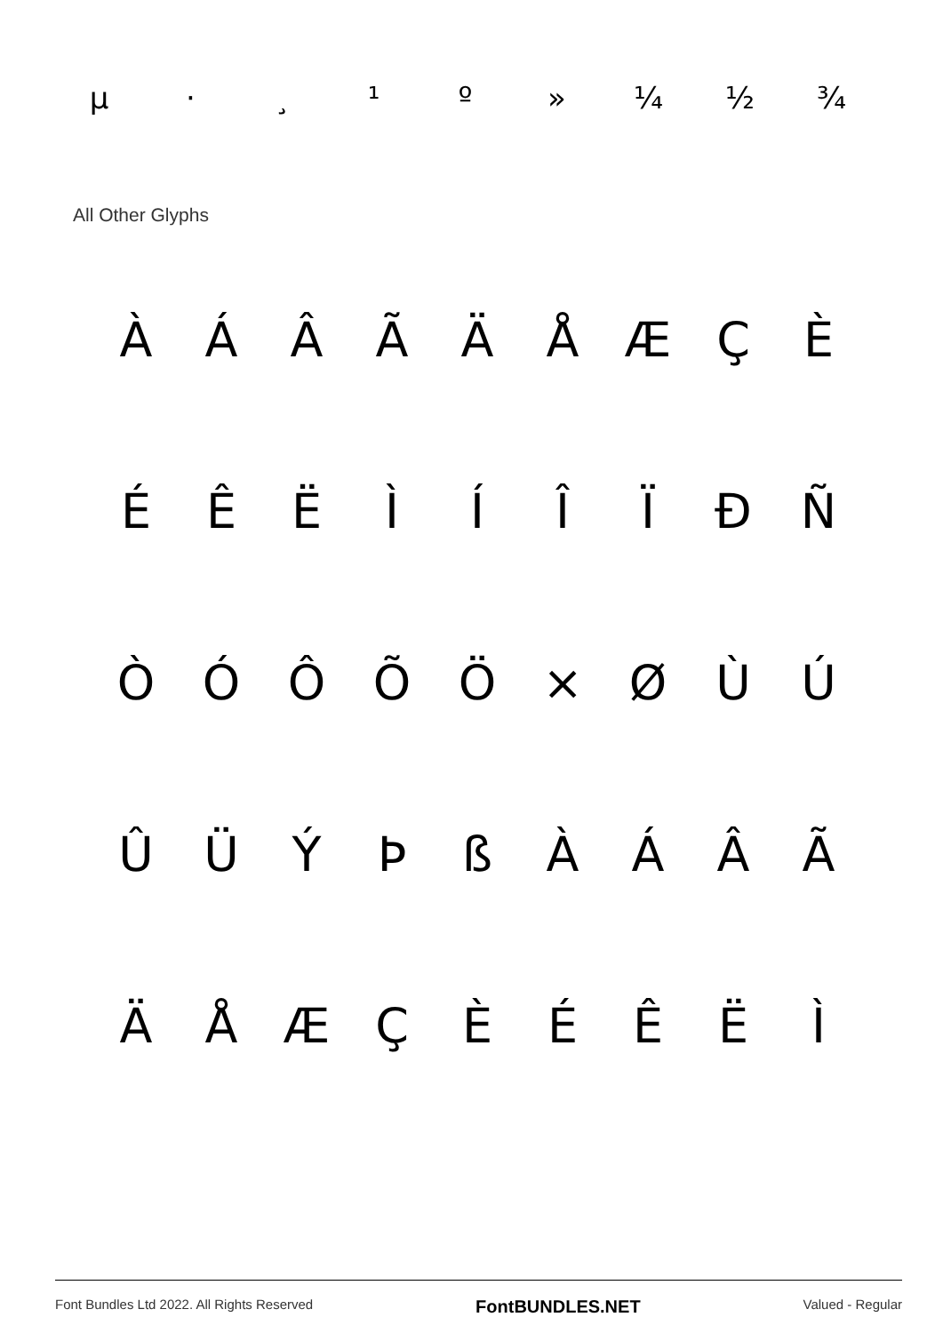µ · ¸ ¹ º » ¼ ½ ¾
All Other Glyphs
ÀÁÂÃÄÅÆÇÈ
ÉÊËÌÍÎÏÐÑ
ÒÓÔÕÖ × ØÙÚ
ÛÜÝÞßÀÁÂÃ
ÄÅÆÇÈÉÊËÌ
Font Bundles Ltd 2022. All Rights Reserved FontBUNDLES.NET Valued - Regular